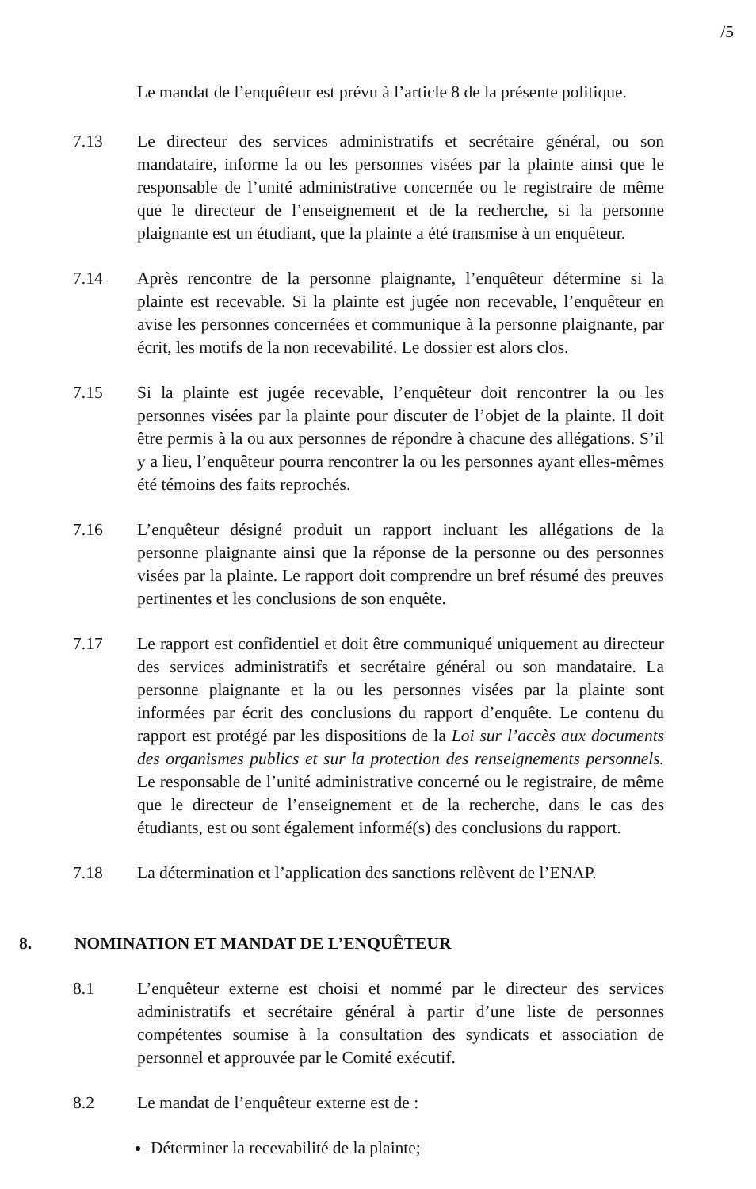/5
Le mandat de l’enquêteur est prévu à l’article 8 de la présente politique.
7.13 Le directeur des services administratifs et secrétaire général, ou son mandataire, informe la ou les personnes visées par la plainte ainsi que le responsable de l’unité administrative concernée ou le registraire de même que le directeur de l’enseignement et de la recherche, si la personne plaignante est un étudiant, que la plainte a été transmise à un enquêteur.
7.14 Après rencontre de la personne plaignante, l’enquêteur détermine si la plainte est recevable. Si la plainte est jugée non recevable, l’enquêteur en avise les personnes concernées et communique à la personne plaignante, par écrit, les motifs de la non recevabilité. Le dossier est alors clos.
7.15 Si la plainte est jugée recevable, l’enquêteur doit rencontrer la ou les personnes visées par la plainte pour discuter de l’objet de la plainte. Il doit être permis à la ou aux personnes de répondre à chacune des allégations. S’il y a lieu, l’enquêteur pourra rencontrer la ou les personnes ayant elles-mêmes été témoins des faits reprochés.
7.16 L’enquêteur désigné produit un rapport incluant les allégations de la personne plaignante ainsi que la réponse de la personne ou des personnes visées par la plainte. Le rapport doit comprendre un bref résumé des preuves pertinentes et les conclusions de son enquête.
7.17 Le rapport est confidentiel et doit être communiqué uniquement au directeur des services administratifs et secrétaire général ou son mandataire. La personne plaignante et la ou les personnes visées par la plainte sont informées par écrit des conclusions du rapport d’enquête. Le contenu du rapport est protégé par les dispositions de la Loi sur l’accès aux documents des organismes publics et sur la protection des renseignements personnels. Le responsable de l’unité administrative concerné ou le registraire, de même que le directeur de l’enseignement et de la recherche, dans le cas des étudiants, est ou sont également informé(s) des conclusions du rapport.
7.18 La détermination et l’application des sanctions relèvent de l’ENAP.
8. NOMINATION ET MANDAT DE L’ENQUÊTEUR
8.1 L’enquêteur externe est choisi et nommé par le directeur des services administratifs et secrétaire général à partir d’une liste de personnes compétentes soumise à la consultation des syndicats et association de personnel et approuvée par le Comité exécutif.
8.2 Le mandat de l’enquêteur externe est de :
Déterminer la recevabilité de la plainte;